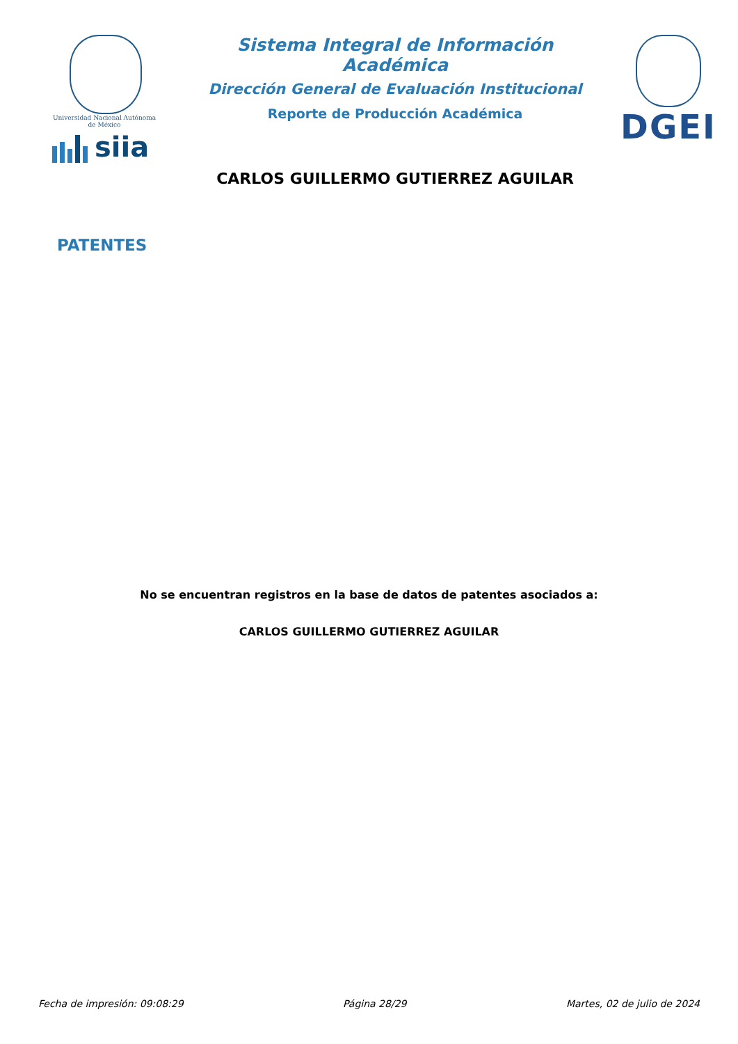Universidad Nacional Autónoma de México
siia
Sistema Integral de Información Académica
Dirección General de Evaluación Institucional
Reporte de Producción Académica
CARLOS GUILLERMO GUTIERREZ AGUILAR
DGEI
PATENTES
No se encuentran registros en la base de datos de patentes asociados a:
CARLOS GUILLERMO GUTIERREZ AGUILAR
Fecha de impresión: 09:08:29 Página 28/29 Martes, 02 de julio de 2024